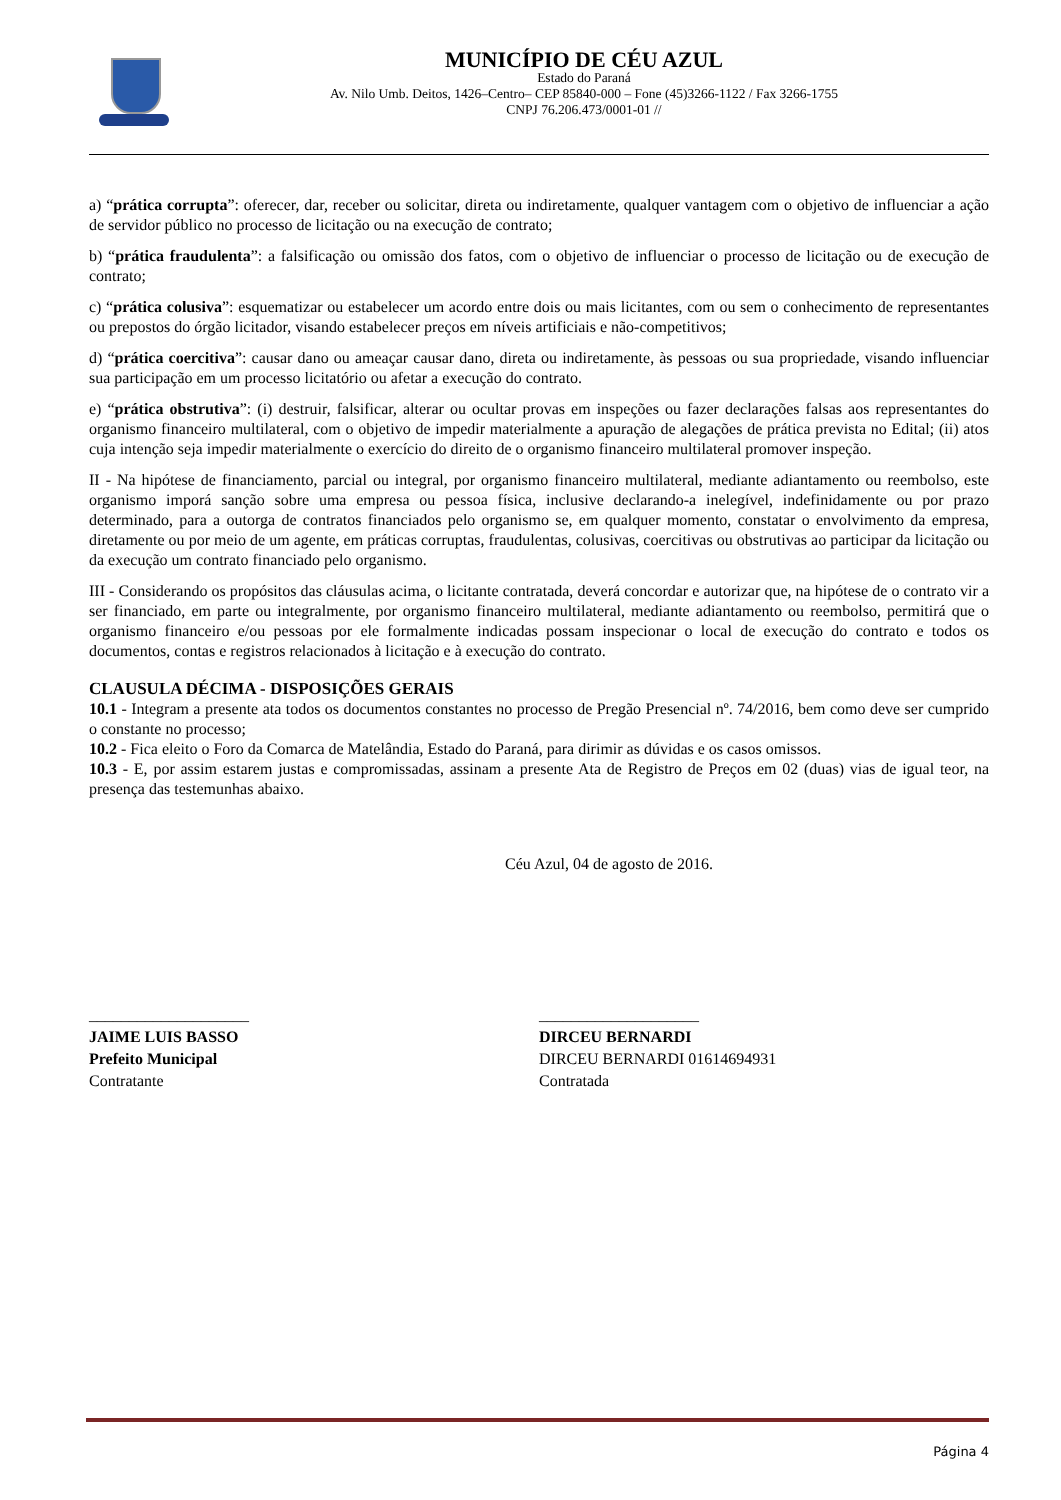MUNICÍPIO DE CÉU AZUL
Estado do Paraná
Av. Nilo Umb. Deitos, 1426–Centro– CEP 85840-000 – Fone (45)3266-1122 / Fax 3266-1755
CNPJ 76.206.473/0001-01 //
a) “prática corrupta”: oferecer, dar, receber ou solicitar, direta ou indiretamente, qualquer vantagem com o objetivo de influenciar a ação de servidor público no processo de licitação ou na execução de contrato;
b) “prática fraudulenta”: a falsificação ou omissão dos fatos, com o objetivo de influenciar o processo de licitação ou de execução de contrato;
c) “prática colusiva”: esquematizar ou estabelecer um acordo entre dois ou mais licitantes, com ou sem o conhecimento de representantes ou prepostos do órgão licitador, visando estabelecer preços em níveis artificiais e não-competitivos;
d) “prática coercitiva”: causar dano ou ameaçar causar dano, direta ou indiretamente, às pessoas ou sua propriedade, visando influenciar sua participação em um processo licitatório ou afetar a execução do contrato.
e) “prática obstrutiva”: (i) destruir, falsificar, alterar ou ocultar provas em inspeções ou fazer declarações falsas aos representantes do organismo financeiro multilateral, com o objetivo de impedir materialmente a apuração de alegações de prática prevista no Edital; (ii) atos cuja intenção seja impedir materialmente o exercício do direito de o organismo financeiro multilateral promover inspeção.
II - Na hipótese de financiamento, parcial ou integral, por organismo financeiro multilateral, mediante adiantamento ou reembolso, este organismo imporá sanção sobre uma empresa ou pessoa física, inclusive declarando-a inelegível, indefinidamente ou por prazo determinado, para a outorga de contratos financiados pelo organismo se, em qualquer momento, constatar o envolvimento da empresa, diretamente ou por meio de um agente, em práticas corruptas, fraudulentas, colusivas, coercitivas ou obstrutivas ao participar da licitação ou da execução um contrato financiado pelo organismo.
III - Considerando os propósitos das cláusulas acima, o licitante contratada, deverá concordar e autorizar que, na hipótese de o contrato vir a ser financiado, em parte ou integralmente, por organismo financeiro multilateral, mediante adiantamento ou reembolso, permitirá que o organismo financeiro e/ou pessoas por ele formalmente indicadas possam inspecionar o local de execução do contrato e todos os documentos, contas e registros relacionados à licitação e à execução do contrato.
CLAUSULA DÉCIMA - DISPOSIÇÕES GERAIS
10.1 - Integram a presente ata todos os documentos constantes no processo de Pregão Presencial nº. 74/2016, bem como deve ser cumprido o constante no processo;
10.2 - Fica eleito o Foro da Comarca de Matelândia, Estado do Paraná, para dirimir as dúvidas e os casos omissos.
10.3 - E, por assim estarem justas e compromissadas, assinam a presente Ata de Registro de Preços em 02 (duas) vias de igual teor, na presença das testemunhas abaixo.
Céu Azul, 04 de agosto de 2016.
____________________
JAIME LUIS BASSO
Prefeito Municipal
Contratante
____________________
DIRCEU BERNARDI
DIRCEU BERNARDI 01614694931
Contratada
Página 4